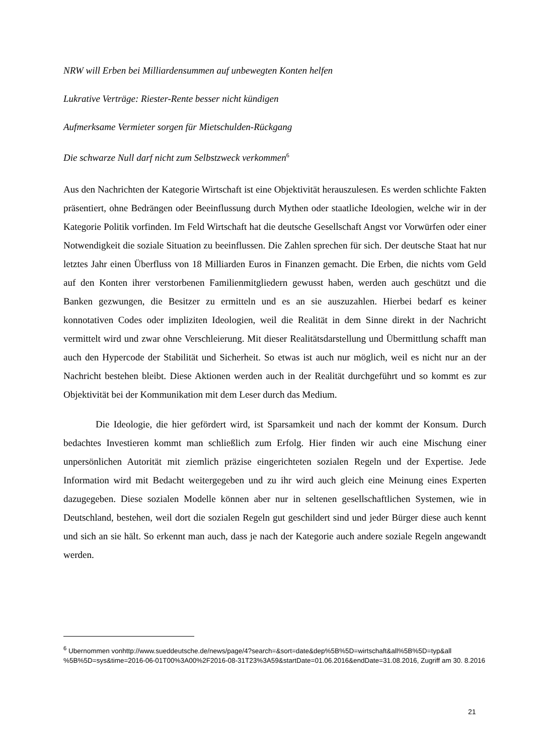NRW will Erben bei Milliardensummen auf unbewegten Konten helfen
Lukrative Verträge: Riester-Rente besser nicht kündigen
Aufmerksame Vermieter sorgen für Mietschulden-Rückgang
Die schwarze Null darf nicht zum Selbstzweck verkommen<sup>6</sup>
Aus den Nachrichten der Kategorie Wirtschaft ist eine Objektivität herauszulesen. Es werden schlichte Fakten präsentiert, ohne Bedrängen oder Beeinflussung durch Mythen oder staatliche Ideologien, welche wir in der Kategorie Politik vorfinden. Im Feld Wirtschaft hat die deutsche Gesellschaft Angst vor Vorwürfen oder einer Notwendigkeit die soziale Situation zu beeinflussen. Die Zahlen sprechen für sich. Der deutsche Staat hat nur letztes Jahr einen Überfluss von 18 Milliarden Euros in Finanzen gemacht. Die Erben, die nichts vom Geld auf den Konten ihrer verstorbenen Familienmitgliedern gewusst haben, werden auch geschützt und die Banken gezwungen, die Besitzer zu ermitteln und es an sie auszuzahlen. Hierbei bedarf es keiner konnotativen Codes oder impliziten Ideologien, weil die Realität in dem Sinne direkt in der Nachricht vermittelt wird und zwar ohne Verschleierung. Mit dieser Realitätsdarstellung und Übermittlung schafft man auch den Hypercode der Stabilität und Sicherheit. So etwas ist auch nur möglich, weil es nicht nur an der Nachricht bestehen bleibt. Diese Aktionen werden auch in der Realität durchgeführt und so kommt es zur Objektivität bei der Kommunikation mit dem Leser durch das Medium.
Die Ideologie, die hier gefördert wird, ist Sparsamkeit und nach der kommt der Konsum. Durch bedachtes Investieren kommt man schließlich zum Erfolg. Hier finden wir auch eine Mischung einer unpersönlichen Autorität mit ziemlich präzise eingerichteten sozialen Regeln und der Expertise. Jede Information wird mit Bedacht weitergegeben und zu ihr wird auch gleich eine Meinung eines Experten dazugegeben. Diese sozialen Modelle können aber nur in seltenen gesellschaftlichen Systemen, wie in Deutschland, bestehen, weil dort die sozialen Regeln gut geschildert sind und jeder Bürger diese auch kennt und sich an sie hält. So erkennt man auch, dass je nach der Kategorie auch andere soziale Regeln angewandt werden.
<sup>6</sup> Ubernommen vonhttp://www.sueddeutsche.de/news/page/4?search=&sort=date&dep%5B%5D=wirtschaft&all%5B%5D=typ&all %5B%5D=sys&time=2016-06-01T00%3A00%2F2016-08-31T23%3A59&startDate=01.06.2016&endDate=31.08.2016, Zugriff am 30. 8.2016
21